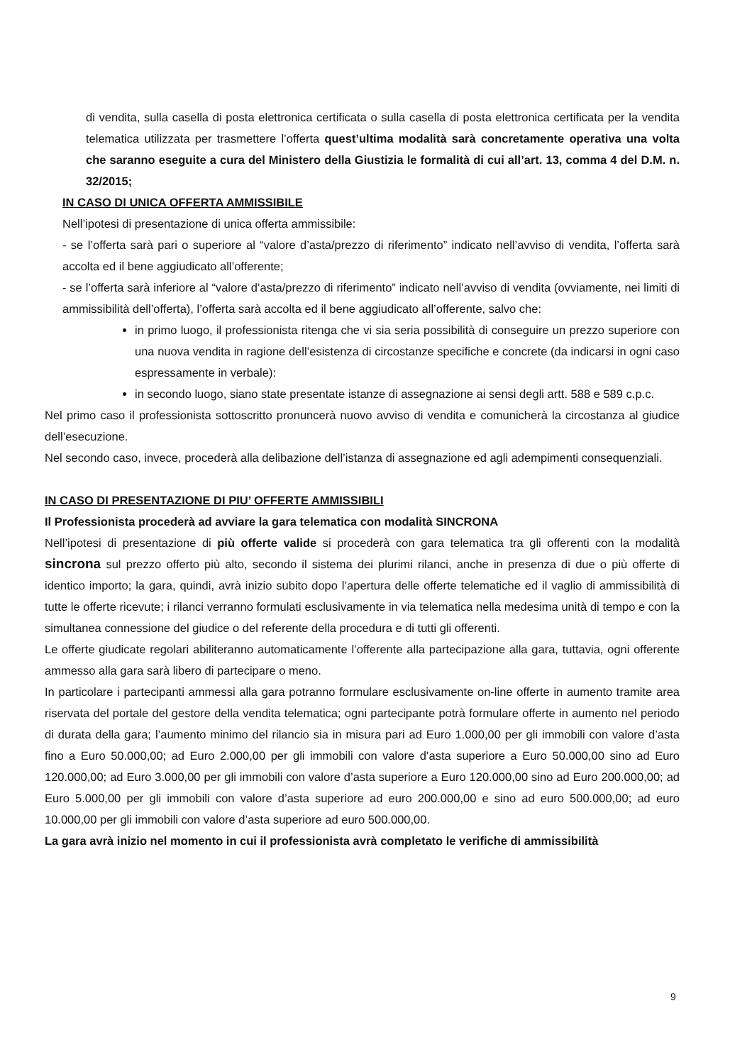di vendita, sulla casella di posta elettronica certificata o sulla casella di posta elettronica certificata per la vendita telematica utilizzata per trasmettere l’offerta quest’ultima modalità sarà concretamente operativa una volta che saranno eseguite a cura del Ministero della Giustizia le formalità di cui all’art. 13, comma 4 del D.M. n. 32/2015;
IN CASO DI UNICA OFFERTA AMMISSIBILE
Nell’ipotesi di presentazione di unica offerta ammissibile:
- se l’offerta sarà pari o superiore al “valore d’asta/prezzo di riferimento” indicato nell’avviso di vendita, l’offerta sarà accolta ed il bene aggiudicato all’offerente;
- se l’offerta sarà inferiore al “valore d’asta/prezzo di riferimento” indicato nell’avviso di vendita (ovviamente, nei limiti di ammissibilità dell’offerta), l’offerta sarà accolta ed il bene aggiudicato all’offerente, salvo che:
in primo luogo, il professionista ritenga che vi sia seria possibilità di conseguire un prezzo superiore con una nuova vendita in ragione dell’esistenza di circostanze specifiche e concrete (da indicarsi in ogni caso espressamente in verbale):
in secondo luogo, siano state presentate istanze di assegnazione ai sensi degli artt. 588 e 589 c.p.c.
Nel primo caso il professionista sottoscritto pronuncerà nuovo avviso di vendita e comunicherà la circostanza al giudice dell’esecuzione.
Nel secondo caso, invece, procederà alla delibazione dell’istanza di assegnazione ed agli adempimenti consequenziali.
IN CASO DI PRESENTAZIONE DI PIU’ OFFERTE AMMISSIBILI
Il Professionista procederà ad avviare la gara telematica con modalità SINCRONA
Nell’ipotesi di presentazione di più offerte valide si procederà con gara telematica tra gli offerenti con la modalità sincrona sul prezzo offerto più alto, secondo il sistema dei plurimi rilanci, anche in presenza di due o più offerte di identico importo; la gara, quindi, avrà inizio subito dopo l’apertura delle offerte telematiche ed il vaglio di ammissibilità di tutte le offerte ricevute; i rilanci verranno formulati esclusivamente in via telematica nella medesima unità di tempo e con la simultanea connessione del giudice o del referente della procedura e di tutti gli offerenti.
Le offerte giudicate regolari abiliteranno automaticamente l’offerente alla partecipazione alla gara, tuttavia, ogni offerente ammesso alla gara sarà libero di partecipare o meno.
In particolare i partecipanti ammessi alla gara potranno formulare esclusivamente on-line offerte in aumento tramite area riservata del portale del gestore della vendita telematica; ogni partecipante potrà formulare offerte in aumento nel periodo di durata della gara; l’aumento minimo del rilancio sia in misura pari ad Euro 1.000,00 per gli immobili con valore d’asta fino a Euro 50.000,00; ad Euro 2.000,00 per gli immobili con valore d’asta superiore a Euro 50.000,00 sino ad Euro 120.000,00; ad Euro 3.000,00 per gli immobili con valore d’asta superiore a Euro 120.000,00 sino ad Euro 200.000,00; ad Euro 5.000,00 per gli immobili con valore d’asta superiore ad euro 200.000,00 e sino ad euro 500.000,00; ad euro 10.000,00 per gli immobili con valore d’asta superiore ad euro 500.000,00.
La gara avrà inizio nel momento in cui il professionista avrà completato le verifiche di ammissibilità
9